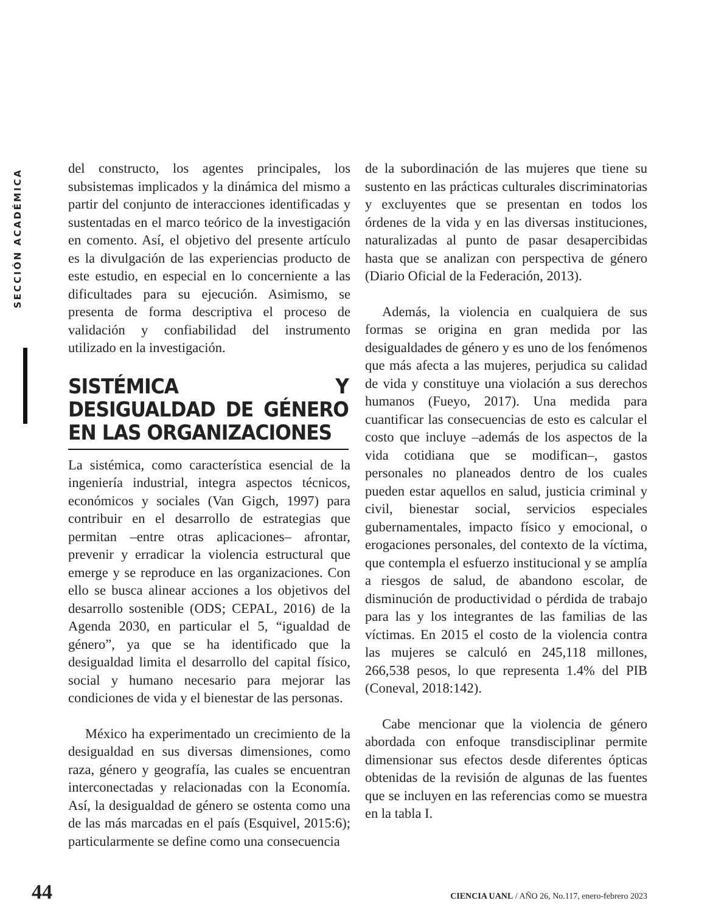SECCIÓN ACADÉMICA
del constructo, los agentes principales, los subsistemas implicados y la dinámica del mismo a partir del conjunto de interacciones identificadas y sustentadas en el marco teórico de la investigación en comento. Así, el objetivo del presente artículo es la divulgación de las experiencias producto de este estudio, en especial en lo concerniente a las dificultades para su ejecución. Asimismo, se presenta de forma descriptiva el proceso de validación y confiabilidad del instrumento utilizado en la investigación.
SISTÉMICA Y DESIGUALDAD DE GÉNERO EN LAS ORGANIZACIONES
La sistémica, como característica esencial de la ingeniería industrial, integra aspectos técnicos, económicos y sociales (Van Gigch, 1997) para contribuir en el desarrollo de estrategias que permitan –entre otras aplicaciones– afrontar, prevenir y erradicar la violencia estructural que emerge y se reproduce en las organizaciones. Con ello se busca alinear acciones a los objetivos del desarrollo sostenible (ODS; CEPAL, 2016) de la Agenda 2030, en particular el 5, “igualdad de género”, ya que se ha identificado que la desigualdad limita el desarrollo del capital físico, social y humano necesario para mejorar las condiciones de vida y el bienestar de las personas.
México ha experimentado un crecimiento de la desigualdad en sus diversas dimensiones, como raza, género y geografía, las cuales se encuentran interconectadas y relacionadas con la Economía. Así, la desigualdad de género se ostenta como una de las más marcadas en el país (Esquivel, 2015:6); particularmente se define como una consecuencia
de la subordinación de las mujeres que tiene su sustento en las prácticas culturales discriminatorias y excluyentes que se presentan en todos los órdenes de la vida y en las diversas instituciones, naturalizadas al punto de pasar desapercibidas hasta que se analizan con perspectiva de género (Diario Oficial de la Federación, 2013).
Además, la violencia en cualquiera de sus formas se origina en gran medida por las desigualdades de género y es uno de los fenómenos que más afecta a las mujeres, perjudica su calidad de vida y constituye una violación a sus derechos humanos (Fueyo, 2017). Una medida para cuantificar las consecuencias de esto es calcular el costo que incluye –además de los aspectos de la vida cotidiana que se modifican–, gastos personales no planeados dentro de los cuales pueden estar aquellos en salud, justicia criminal y civil, bienestar social, servicios especiales gubernamentales, impacto físico y emocional, o erogaciones personales, del contexto de la víctima, que contempla el esfuerzo institucional y se amplía a riesgos de salud, de abandono escolar, de disminución de productividad o pérdida de trabajo para las y los integrantes de las familias de las víctimas. En 2015 el costo de la violencia contra las mujeres se calculó en 245,118 millones, 266,538 pesos, lo que representa 1.4% del PIB (Coneval, 2018:142).
Cabe mencionar que la violencia de género abordada con enfoque transdisciplinar permite dimensionar sus efectos desde diferentes ópticas obtenidas de la revisión de algunas de las fuentes que se incluyen en las referencias como se muestra en la tabla I.
44 CIENCIA UANL / AÑO 26, No.117, enero-febrero 2023